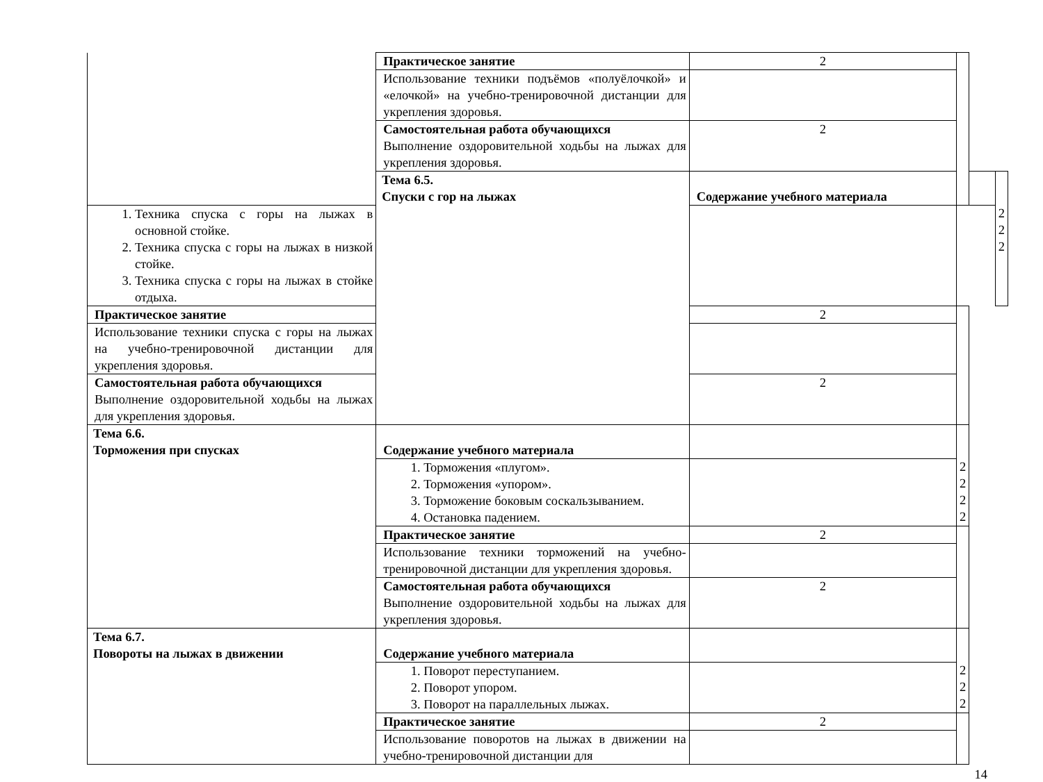| | Практическое занятие | 2 | | | |
| | Использование техники подъёмов «полуёлочкой» и «елочкой» на учебно-тренировочной дистанции для укрепления здоровья. | | | | |
| | Самостоятельная работа обучающихся Выполнение оздоровительной ходьбы на лыжах для укрепления здоровья. | 2 | | | |
| | Тема 6.5. Спуски с гор на лыжах | Содержание учебного материала | | | 2 2 2 |
| 1. Техника спуска с горы на лыжах в основной стойке. 2. Техника спуска с горы на лыжах в низкой стойке. 3. Техника спуска с горы на лыжах в стойке отдыха. | | | | | |
| Практическое занятие | | 2 | | | |
| Использование техники спуска с горы на лыжах на учебно-тренировочной дистанции для укрепления здоровья. | | | | | |
| Самостоятельная работа обучающихся Выполнение оздоровительной ходьбы на лыжах для укрепления здоровья. | | 2 | | | |
| Тема 6.6. Торможения при спусках | Содержание учебного материала | | 2 2 2 2 | | |
| | 1. Торможения «плугом». 2. Торможения «упором». 3. Торможение боковым соскальзыванием. 4. Остановка падением. | | | | |
| | Практическое занятие | 2 | | | |
| | Использование техники торможений на учебно-тренировочной дистанции для укрепления здоровья. | | | | |
| | Самостоятельная работа обучающихся Выполнение оздоровительной ходьбы на лыжах для укрепления здоровья. | 2 | | | |
| Тема 6.7. Повороты на лыжах в движении | Содержание учебного материала | | 2 2 2 | | |
| | 1. Поворот переступанием. 2. Поворот упором. 3. Поворот на параллельных лыжах. | | | | |
| | Практическое занятие | 2 | | | |
| | Использование поворотов на лыжах в движении на учебно-тренировочной дистанции для | | | | |
14